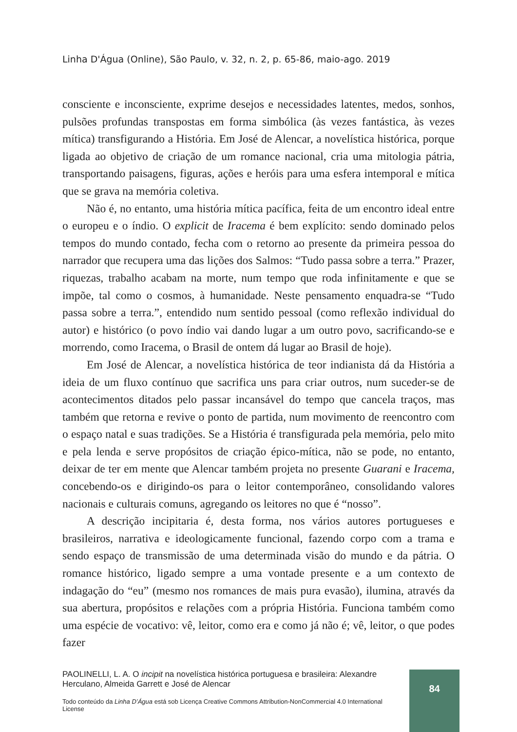Linha D'Água (Online), São Paulo, v. 32, n. 2, p. 65-86, maio-ago. 2019
consciente e inconsciente, exprime desejos e necessidades latentes, medos, sonhos, pulsões profundas transpostas em forma simbólica (às vezes fantástica, às vezes mítica) transfigurando a História. Em José de Alencar, a novelística histórica, porque ligada ao objetivo de criação de um romance nacional, cria uma mitologia pátria, transportando paisagens, figuras, ações e heróis para uma esfera intemporal e mítica que se grava na memória coletiva.
Não é, no entanto, uma história mítica pacífica, feita de um encontro ideal entre o europeu e o índio. O explicit de Iracema é bem explícito: sendo dominado pelos tempos do mundo contado, fecha com o retorno ao presente da primeira pessoa do narrador que recupera uma das lições dos Salmos: “Tudo passa sobre a terra.” Prazer, riquezas, trabalho acabam na morte, num tempo que roda infinitamente e que se impõe, tal como o cosmos, à humanidade. Neste pensamento enquadra-se “Tudo passa sobre a terra.”, entendido num sentido pessoal (como reflexão individual do autor) e histórico (o povo índio vai dando lugar a um outro povo, sacrificando-se e morrendo, como Iracema, o Brasil de ontem dá lugar ao Brasil de hoje).
Em José de Alencar, a novelística histórica de teor indianista dá da História a ideia de um fluxo contínuo que sacrifica uns para criar outros, num suceder-se de acontecimentos ditados pelo passar incansável do tempo que cancela traços, mas também que retorna e revive o ponto de partida, num movimento de reencontro com o espaço natal e suas tradições. Se a História é transfigurada pela memória, pelo mito e pela lenda e serve propósitos de criação épico-mítica, não se pode, no entanto, deixar de ter em mente que Alencar também projeta no presente Guarani e Iracema, concebendo-os e dirigindo-os para o leitor contemporâneo, consolidando valores nacionais e culturais comuns, agregando os leitores no que é “nosso”.
A descrição incipitaria é, desta forma, nos vários autores portugueses e brasileiros, narrativa e ideologicamente funcional, fazendo corpo com a trama e sendo espaço de transmissão de uma determinada visão do mundo e da pátria. O romance histórico, ligado sempre a uma vontade presente e a um contexto de indagação do “eu” (mesmo nos romances de mais pura evasão), ilumina, através da sua abertura, propósitos e relações com a própria História. Funciona também como uma espécie de vocativo: vê, leitor, como era e como já não é; vê, leitor, o que podes fazer
PAOLINELLI, L. A. O incipit na novelística histórica portuguesa e brasileira: Alexandre Herculano, Almeida Garrett e José de Alencar
Todo conteúdo da Linha D’Água está sob Licença Creative Commons Attribution-NonCommercial 4.0 International License
84